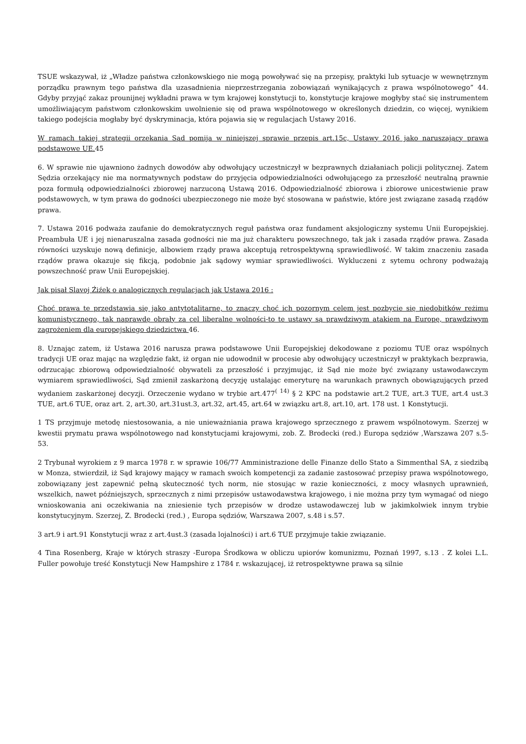TSUE wskazywał, iż „Władze państwa członkowskiego nie mogą powoływać się na przepisy, praktyki lub sytuacje w wewnętrznym porządku prawnym tego państwa dla uzasadnienia nieprzestrzegania zobowiązań wynikających z prawa wspólnotowego” 44. Gdyby przyjąć zakaz prounijnej wykładni prawa w tym krajowej konstytucji to, konstytucje krajowe mogłyby stać się instrumentem umożliwiającym państwom członkowskim uwolnienie się od prawa wspólnotowego w określonych dziedzin, co więcej, wynikiem takiego podejścia mogłaby być dyskryminacja, która pojawia się w regulacjach Ustawy 2016.
W ramach takiej strategii orzekania Sąd pomija w niniejszej sprawie przepis art.15c, Ustawy 2016 jako naruszający prawa podstawowe UE. 45
6. W sprawie nie ujawniono żadnych dowodów aby odwołujący uczestniczył w bezprawnych działaniach policji politycznej. Zatem Sędzia orzekający nie ma normatywnych podstaw do przyjęcia odpowiedzialności odwołującego za przeszłość neutralną prawnie poza formułą odpowiedzialności zbiorowej narzuconą Ustawą 2016. Odpowiedzialność zbiorowa i zbiorowe unicestwienie praw podstawowych, w tym prawa do godności ubezpieczonego nie może być stosowana w państwie, które jest związane zasadą rządów prawa.
7. Ustawa 2016 podważa zaufanie do demokratycznych reguł państwa oraz fundament aksjologiczny systemu Unii Europejskiej. Preambuła UE i jej nienaruszalna zasada godności nie ma już charakteru powszechnego, tak jak i zasada rządów prawa. Zasada równości uzyskuje nową definicje, albowiem rządy prawa akceptują retrospektywną sprawiedliwość. W takim znaczeniu zasada rządów prawa okazuje się fikcją, podobnie jak sądowy wymiar sprawiedliwości. Wykluczeni z sytemu ochrony podważają powszechność praw Unii Europejskiej.
Jak pisał Slavoj Źiźek o analogicznych regulacjach jak Ustawa 2016 :
Choć prawa te przedstawia się jako antytotalitarne, to znaczy choć ich pozornym celem jest pozbycie się niedobitków reżimu komunistycznego, tak naprawdę obrały za cel liberalne wolności-to te ustawy są prawdziwym atakiem na Europę, prawdziwym zagrożeniem dla europejskiego dziedzictwa 46.
8. Uznając zatem, iż Ustawa 2016 narusza prawa podstawowe Unii Europejskiej dekodowane z poziomu TUE oraz wspólnych tradycji UE oraz mając na względzie fakt, iż organ nie udowodnił w procesie aby odwołujący uczestniczył w praktykach bezprawia, odrzucając zbiorową odpowiedzialność obywateli za przeszłość i przyjmując, iż Sąd nie może być związany ustawodawczym wymiarem sprawiedliwości, Sąd zmienił zaskarżoną decyzję ustalając emeryturę na warunkach prawnych obowiązujących przed wydaniem zaskarżonej decyzji. Orzeczenie wydano w trybie art.477<sup>( 14)</sup> § 2 KPC na podstawie art.2 TUE, art.3 TUE, art.4 ust.3 TUE, art.6 TUE, oraz art. 2, art.30, art.31ust.3, art.32, art.45, art.64 w związku art.8, art.10, art. 178 ust. 1 Konstytucji.
1 TS przyjmuje metodę niestosowania, a nie unieważniania prawa krajowego sprzecznego z prawem wspólnotowym. Szerzej w kwestii prymatu prawa wspólnotowego nad konstytucjami krajowymi, zob. Z. Brodecki (red.) Europa sędziów ,Warszawa 207 s.5-53.
2 Trybunał wyrokiem z 9 marca 1978 r. w sprawie 106/77 Amministrazione delle Finanze dello Stato a Simmenthal SA, z siedzibą w Monza, stwierdził, iż Sąd krajowy mający w ramach swoich kompetencji za zadanie zastosować przepisy prawa wspólnotowego, zobowiązany jest zapewnić pełną skuteczność tych norm, nie stosując w razie konieczności, z mocy własnych uprawnień, wszelkich, nawet późniejszych, sprzecznych z nimi przepisów ustawodawstwa krajowego, i nie można przy tym wymagać od niego wnioskowania ani oczekiwania na zniesienie tych przepisów w drodze ustawodawczej lub w jakimkolwiek innym trybie konstytucyjnym. Szerzej, Z. Brodecki (red.) , Europa sędziów, Warszawa 2007, s.48 i s.57.
3 art.9 i art.91 Konstytucji wraz z art.4ust.3 (zasada lojalności) i art.6 TUE przyjmuje takie związanie.
4 Tina Rosenberg, Kraje w których straszy -Europa Środkowa w obliczu upiorów komunizmu, Poznań 1997, s.13 . Z kolei L.L. Fuller powołuje treść Konstytucji New Hampshire z 1784 r. wskazującej, iż retrospektywne prawa są silnie